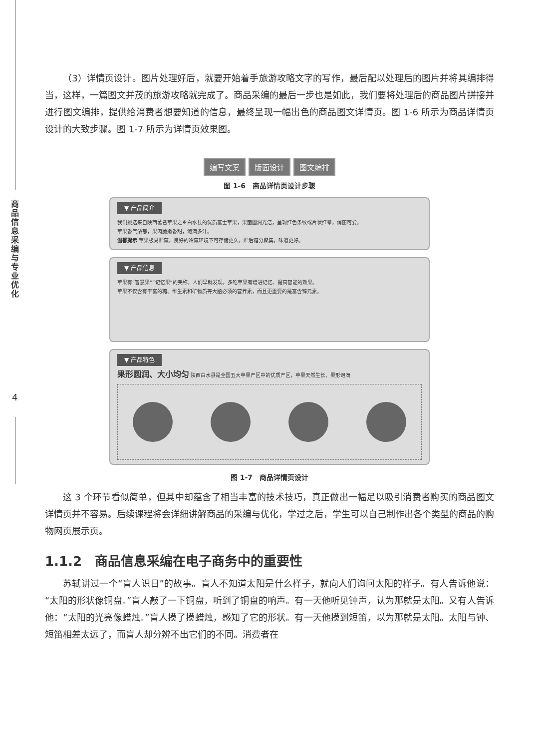商品信息采编与专业优化
4
（3）详情页设计。图片处理好后，就要开始着手旅游攻略文字的写作，最后配以处理后的图片并将其编排得当，这样，一篇图文并茂的旅游攻略就完成了。商品采编的最后一步也是如此，我们要将处理后的商品图片拼接并进行图文编排，提供给消费者想要知道的信息，最终呈现一幅出色的商品图文详情页。图 1-6 所示为商品详情页设计的大致步骤。图 1-7 所示为详情页效果图。
编写文案 版面设计 图文编排
图 1-6　商品详情页设计步骤
▼ 产品简介
我们挑选来自陕西著名苹果之乡白水县的优质富士苹果，果面圆润光洁，呈现红色条纹或片状红晕，俏丽可爱。
苹果香气浓郁，果肉脆嫩香甜，饱满多汁。
温馨提示 苹果极易贮藏，良好的冷藏环境下可存储更久，贮后糖分聚集，味道更好。
▼ 产品信息
苹果有“智慧果”“记忆果”的美称，人们早就发现，多吃苹果有增进记忆、提高智能的效果。
苹果不仅含有丰富的糖、维生素和矿物质等大脑必须的营养素，而且更重要的是富含锌元素。
▼ 产品特色
果形圆润、大小均匀 陕西白水县是全国五大苹果产区中的优质产区，苹果天然生长、果形饱满
图 1-7　商品详情页设计
这 3 个环节看似简单，但其中却蕴含了相当丰富的技术技巧，真正做出一幅足以吸引消费者购买的商品图文详情页并不容易。后续课程将会详细讲解商品的采编与优化，学过之后，学生可以自己制作出各个类型的商品的购物网页展示页。
1.1.2　商品信息采编在电子商务中的重要性
苏轼讲过一个“盲人识日”的故事。盲人不知道太阳是什么样子，就向人们询问太阳的样子。有人告诉他说：“太阳的形状像铜盘。”盲人敲了一下铜盘，听到了铜盘的响声。有一天他听见钟声，认为那就是太阳。又有人告诉他：“太阳的光亮像蜡烛。”盲人摸了摸蜡烛，感知了它的形状。有一天他摸到短笛，以为那就是太阳。太阳与钟、短笛相差太远了，而盲人却分辨不出它们的不同。消费者在